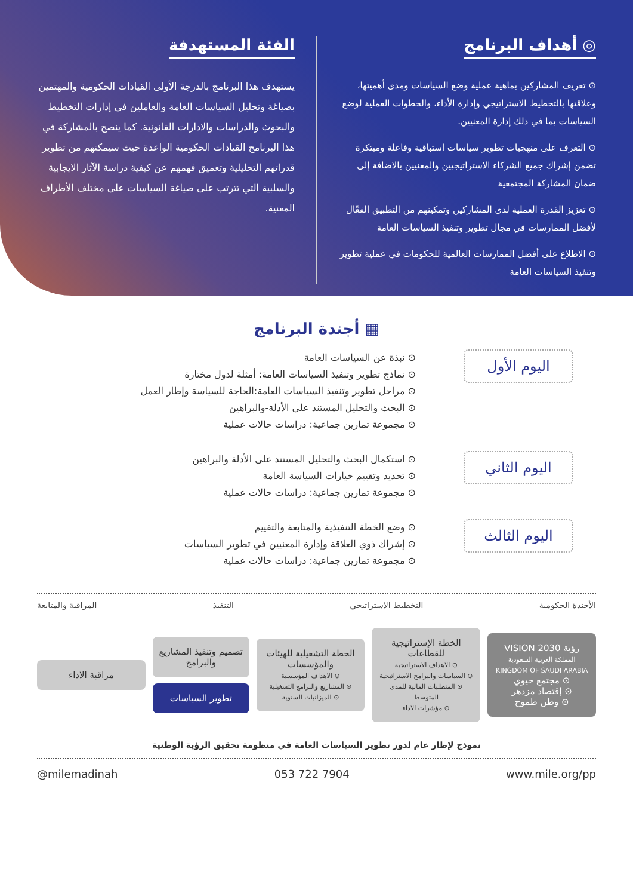◎ أهداف البرنامج
⊙ تعريف المشاركين بماهية عملية وضع السياسات ومدى أهميتها، وعلاقتها بالتخطيط الاستراتيجي وإدارة الأداء، والخطوات العملية لوضع السياسات بما في ذلك إدارة المعنيين.
⊙ التعرف على منهجيات تطوير سياسات استباقية وفاعلة ومبتكرة تضمن إشراك جميع الشركاء الاستراتيجيين والمعنيين بالاضافة إلى ضمان المشاركة المجتمعية
⊙ تعزيز القدرة العملية لدى المشاركين وتمكينهم من التطبيق الفعّال لأفضل الممارسات في مجال تطوير وتنفيذ السياسات العامة
⊙ الاطلاع على أفضل الممارسات العالمية للحكومات في عملية تطوير وتنفيذ السياسات العامة
الفئة المستهدفة
يستهدف هذا البرنامج بالدرجة الأولى القيادات الحكومية والمهتمين بصياغة وتحليل السياسات العامة والعاملين في إدارات التخطيط والبحوث والدراسات والادارات القانونية. كما ينصح بالمشاركة في هذا البرنامج القيادات الحكومية الواعدة حيث سيمكنهم من تطوير قدراتهم التحليلية وتعميق فهمهم عن كيفية دراسة الآثار الايجابية والسلبية التي تترتب على صياغة السياسات على مختلف الأطراف المعنية.
▦ أجندة البرنامج
اليوم الأول
⊙ نبذة عن السياسات العامة
⊙ نماذج تطوير وتنفيذ السياسات العامة: أمثلة لدول مختارة
⊙ مراحل تطوير وتنفيذ السياسات العامة:الحاجة للسياسة وإطار العمل
⊙ البحث والتحليل المستند على الأدلة-والبراهين
⊙ مجموعة تمارين جماعية: دراسات حالات عملية
اليوم الثاني
⊙ استكمال البحث والتحليل المستند على الأدلة والبراهين
⊙ تحديد وتقييم خيارات السياسة العامة
⊙ مجموعة تمارين جماعية: دراسات حالات عملية
اليوم الثالث
⊙ وضع الخطة التنفيذية والمتابعة والتقييم
⊙ إشراك ذوي العلاقة وإدارة المعنيين في تطوير السياسات
⊙ مجموعة تمارين جماعية: دراسات حالات عملية
الأجندة الحكومية التخطيط الاستراتيجي التنفيذ المراقبة والمتابعة
رؤية VISION 2030
المملكة العربية السعودية KINGDOM OF SAUDI ARABIA
⊙ مجتمع حيوي
⊙ إقتصاد مزدهر
⊙ وطن طموح
الخطة الإستراتيجية للقطاعات
⊙ الاهداف الاستراتيجية
⊙ السياسات والبرامج الاستراتيجية
⊙ المتطلبات المالية للمدى المتوسط
⊙ مؤشرات الاداء
الخطة التشغيلية للهيئات والمؤسسات
⊙ الاهداف المؤسسية
⊙ المشاريع والبرامج التشغيلية
⊙ الميزانيات السنوية
تصميم وتنفيذ المشاريع والبرامج
تطوير السياسات
مراقبة الاداء
نموذج لإطار عام لدور تطوير السياسات العامة في منظومة تحقيق الرؤية الوطنية
@milemadinah 053 722 7904 www.mile.org/pp